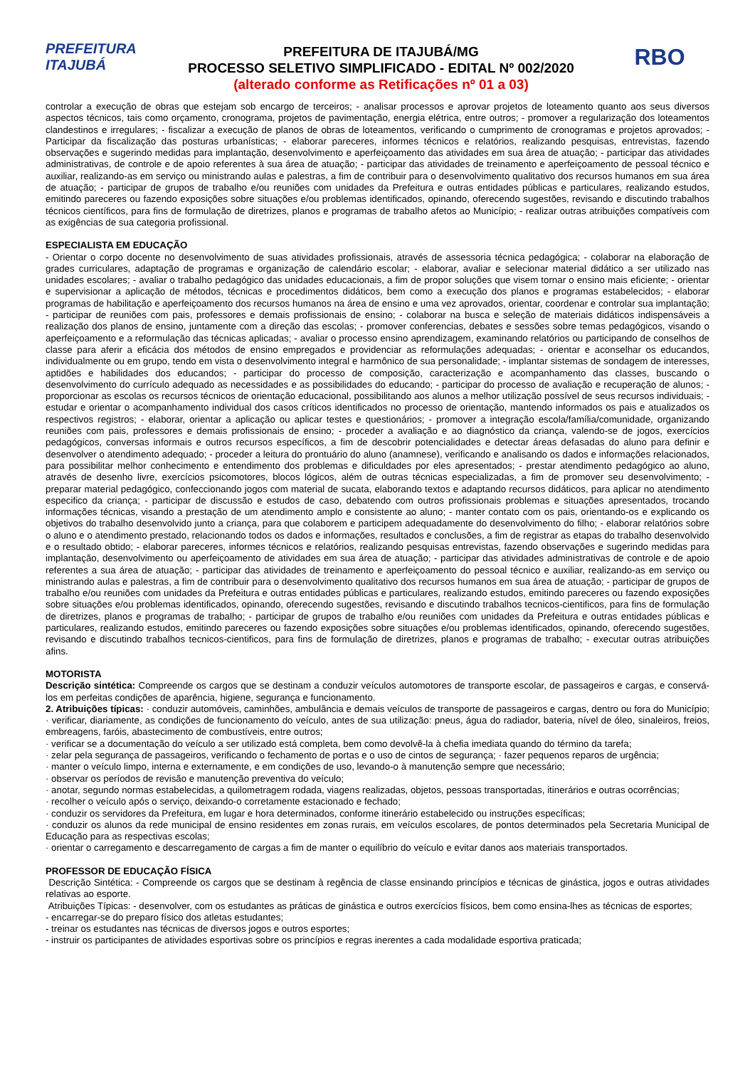PREFEITURA ITAJUBÁ
PREFEITURA DE ITAJUBÁ/MG
PROCESSO SELETIVO SIMPLIFICADO - EDITAL Nº 002/2020
(alterado conforme as Retificações nº 01 a 03)
RBO
controlar a execução de obras que estejam sob encargo de terceiros; - analisar processos e aprovar projetos de loteamento quanto aos seus diversos aspectos técnicos, tais como orçamento, cronograma, projetos de pavimentação, energia elétrica, entre outros; - promover a regularização dos loteamentos clandestinos e irregulares; - fiscalizar a execução de planos de obras de loteamentos, verificando o cumprimento de cronogramas e projetos aprovados; - Participar da fiscalização das posturas urbanísticas; - elaborar pareceres, informes técnicos e relatórios, realizando pesquisas, entrevistas, fazendo observações e sugerindo medidas para implantação, desenvolvimento e aperfeiçoamento das atividades em sua área de atuação; - participar das atividades administrativas, de controle e de apoio referentes à sua área de atuação; - participar das atividades de treinamento e aperfeiçoamento de pessoal técnico e auxiliar, realizando-as em serviço ou ministrando aulas e palestras, a fim de contribuir para o desenvolvimento qualitativo dos recursos humanos em sua área de atuação; - participar de grupos de trabalho e/ou reuniões com unidades da Prefeitura e outras entidades públicas e particulares, realizando estudos, emitindo pareceres ou fazendo exposições sobre situações e/ou problemas identificados, opinando, oferecendo sugestões, revisando e discutindo trabalhos técnicos científicos, para fins de formulação de diretrizes, planos e programas de trabalho afetos ao Município; - realizar outras atribuições compatíveis com as exigências de sua categoria profissional.
ESPECIALISTA EM EDUCAÇÃO
- Orientar o corpo docente no desenvolvimento de suas atividades profissionais, através de assessoria técnica pedagógica; - colaborar na elaboração de grades curriculares, adaptação de programas e organização de calendário escolar; - elaborar, avaliar e selecionar material didático a ser utilizado nas unidades escolares; - avaliar o trabalho pedagógico das unidades educacionais, a fim de propor soluções que visem tornar o ensino mais eficiente; - orientar e supervisionar a aplicação de métodos, técnicas e procedimentos didáticos, bem como a execução dos planos e programas estabelecidos; - elaborar programas de habilitação e aperfeiçoamento dos recursos humanos na área de ensino e uma vez aprovados, orientar, coordenar e controlar sua implantação; - participar de reuniões com pais, professores e demais profissionais de ensino; - colaborar na busca e seleção de materiais didáticos indispensáveis a realização dos planos de ensino, juntamente com a direção das escolas; - promover conferencias, debates e sessões sobre temas pedagógicos, visando o aperfeiçoamento e a reformulação das técnicas aplicadas; - avaliar o processo ensino aprendizagem, examinando relatórios ou participando de conselhos de classe para aferir a eficácia dos métodos de ensino empregados e providenciar as reformulações adequadas; - orientar e aconselhar os educandos, individualmente ou em grupo, tendo em vista o desenvolvimento integral e harmônico de sua personalidade; - implantar sistemas de sondagem de interesses, aptidões e habilidades dos educandos; - participar do processo de composição, caracterização e acompanhamento das classes, buscando o desenvolvimento do currículo adequado as necessidades e as possibilidades do educando; - participar do processo de avaliação e recuperação de alunos; - proporcionar as escolas os recursos técnicos de orientação educacional, possibilitando aos alunos a melhor utilização possível de seus recursos individuais; - estudar e orientar o acompanhamento individual dos casos críticos identificados no processo de orientação, mantendo informados os pais e atualizados os respectivos registros; - elaborar, orientar a aplicação ou aplicar testes e questionários; - promover a integração escola/família/comunidade, organizando reuniões com pais, professores e demais profissionais de ensino; - proceder a avaliação e ao diagnóstico da criança, valendo-se de jogos, exercícios pedagógicos, conversas informais e outros recursos específicos, a fim de descobrir potencialidades e detectar áreas defasadas do aluno para definir e desenvolver o atendimento adequado; - proceder a leitura do prontuário do aluno (anamnese), verificando e analisando os dados e informações relacionados, para possibilitar melhor conhecimento e entendimento dos problemas e dificuldades por eles apresentados; - prestar atendimento pedagógico ao aluno, através de desenho livre, exercícios psicomotores, blocos lógicos, além de outras técnicas especializadas, a fim de promover seu desenvolvimento; - preparar material pedagógico, confeccionando jogos com material de sucata, elaborando textos e adaptando recursos didáticos, para aplicar no atendimento especifico da criança; - participar de discussão e estudos de caso, debatendo com outros profissionais problemas e situações apresentados, trocando informações técnicas, visando a prestação de um atendimento amplo e consistente ao aluno; - manter contato com os pais, orientando-os e explicando os objetivos do trabalho desenvolvido junto a criança, para que colaborem e participem adequadamente do desenvolvimento do filho; - elaborar relatórios sobre o aluno e o atendimento prestado, relacionando todos os dados e informações, resultados e conclusões, a fim de registrar as etapas do trabalho desenvolvido e o resultado obtido; - elaborar pareceres, informes técnicos e relatórios, realizando pesquisas entrevistas, fazendo observações e sugerindo medidas para implantação, desenvolvimento ou aperfeiçoamento de atividades em sua área de atuação; - participar das atividades administrativas de controle e de apoio referentes a sua área de atuação; - participar das atividades de treinamento e aperfeiçoamento do pessoal técnico e auxiliar, realizando-as em serviço ou ministrando aulas e palestras, a fim de contribuir para o desenvolvimento qualitativo dos recursos humanos em sua área de atuação; - participar de grupos de trabalho e/ou reuniões com unidades da Prefeitura e outras entidades públicas e particulares, realizando estudos, emitindo pareceres ou fazendo exposições sobre situações e/ou problemas identificados, opinando, oferecendo sugestões, revisando e discutindo trabalhos tecnicos-cientificos, para fins de formulação de diretrizes, planos e programas de trabalho; - participar de grupos de trabalho e/ou reuniões com unidades da Prefeitura e outras entidades públicas e particulares, realizando estudos, emitindo pareceres ou fazendo exposições sobre situações e/ou problemas identificados, opinando, oferecendo sugestões, revisando e discutindo trabalhos tecnicos-cientificos, para fins de formulação de diretrizes, planos e programas de trabalho; - executar outras atribuições afins.
MOTORISTA
Descrição sintética: Compreende os cargos que se destinam a conduzir veículos automotores de transporte escolar, de passageiros e cargas, e conservá-los em perfeitas condições de aparência, higiene, segurança e funcionamento.
2. Atribuições típicas: · conduzir automóveis, caminhões, ambulância e demais veículos de transporte de passageiros e cargas, dentro ou fora do Município; · verificar, diariamente, as condições de funcionamento do veículo, antes de sua utilização: pneus, água do radiador, bateria, nível de óleo, sinaleiros, freios, embreagens, faróis, abastecimento de combustíveis, entre outros;
· verificar se a documentação do veículo a ser utilizado está completa, bem como devolvê-la à chefia imediata quando do término da tarefa;
· zelar pela segurança de passageiros, verificando o fechamento de portas e o uso de cintos de segurança; · fazer pequenos reparos de urgência;
· manter o veículo limpo, interna e externamente, e em condições de uso, levando-o à manutenção sempre que necessário;
· observar os períodos de revisão e manutenção preventiva do veículo;
· anotar, segundo normas estabelecidas, a quilometragem rodada, viagens realizadas, objetos, pessoas transportadas, itinerários e outras ocorrências;
· recolher o veículo após o serviço, deixando-o corretamente estacionado e fechado;
· conduzir os servidores da Prefeitura, em lugar e hora determinados, conforme itinerário estabelecido ou instruções específicas;
· conduzir os alunos da rede municipal de ensino residentes em zonas rurais, em veículos escolares, de pontos determinados pela Secretaria Municipal de Educação para as respectivas escolas;
· orientar o carregamento e descarregamento de cargas a fim de manter o equilíbrio do veículo e evitar danos aos materiais transportados.
PROFESSOR DE EDUCAÇÃO FÍSICA
Descrição Sintética: - Compreende os cargos que se destinam à regência de classe ensinando princípios e técnicas de ginástica, jogos e outras atividades relativas ao esporte.
Atribuições Típicas: - desenvolver, com os estudantes as práticas de ginástica e outros exercícios físicos, bem como ensina-lhes as técnicas de esportes;
- encarregar-se do preparo físico dos atletas estudantes;
- treinar os estudantes nas técnicas de diversos jogos e outros esportes;
- instruir os participantes de atividades esportivas sobre os princípios e regras inerentes a cada modalidade esportiva praticada;